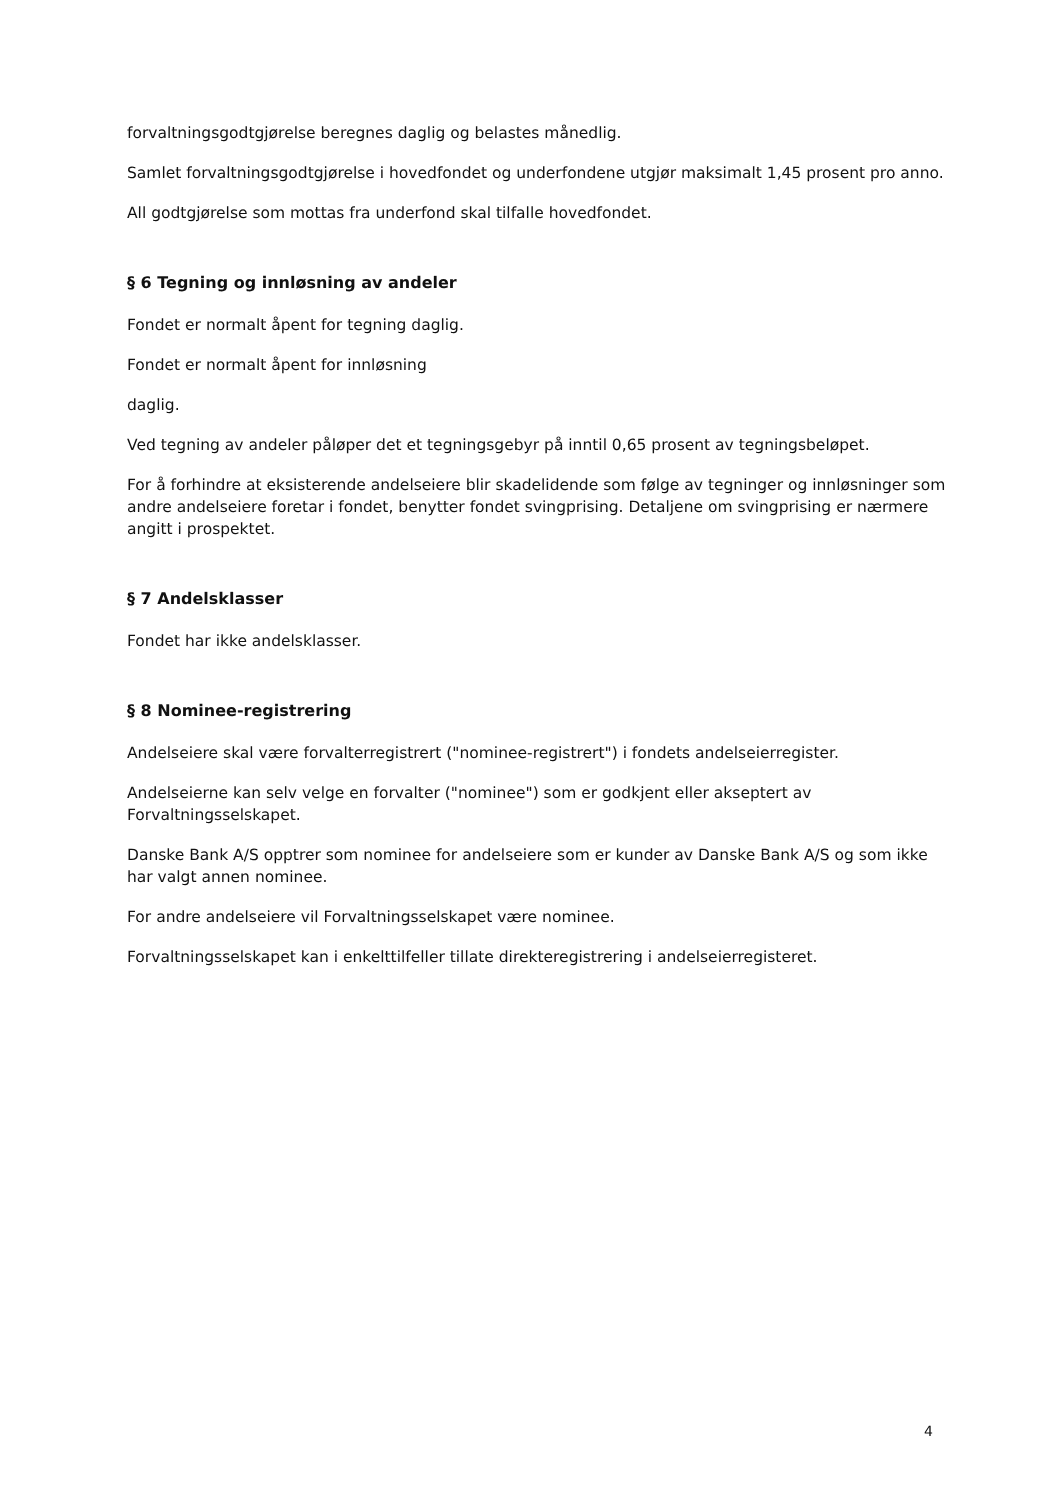forvaltningsgodtgjørelse beregnes daglig og belastes månedlig.
Samlet forvaltningsgodtgjørelse i hovedfondet og underfondene utgjør maksimalt 1,45 prosent pro anno.
All godtgjørelse som mottas fra underfond skal tilfalle hovedfondet.
§ 6 Tegning og innløsning av andeler
Fondet er normalt åpent for tegning daglig.
Fondet er normalt åpent for innløsning
daglig.
Ved tegning av andeler påløper det et tegningsgebyr på inntil 0,65 prosent av tegningsbeløpet.
For å forhindre at eksisterende andelseiere blir skadelidende som følge av tegninger og innløsninger som andre andelseiere foretar i fondet, benytter fondet svingprising. Detaljene om svingprising er nærmere angitt i prospektet.
§ 7 Andelsklasser
Fondet har ikke andelsklasser.
§ 8 Nominee-registrering
Andelseiere skal være forvalterregistrert ("nominee-registrert") i fondets andelseierregister.
Andelseierne kan selv velge en forvalter ("nominee") som er godkjent eller akseptert av Forvaltningsselskapet.
Danske Bank A/S opptrer som nominee for andelseiere som er kunder av Danske Bank A/S og som ikke har valgt annen nominee.
For andre andelseiere vil Forvaltningsselskapet være nominee.
Forvaltningsselskapet kan i enkelttilfeller tillate direkteregistrering i andelseierregisteret.
4